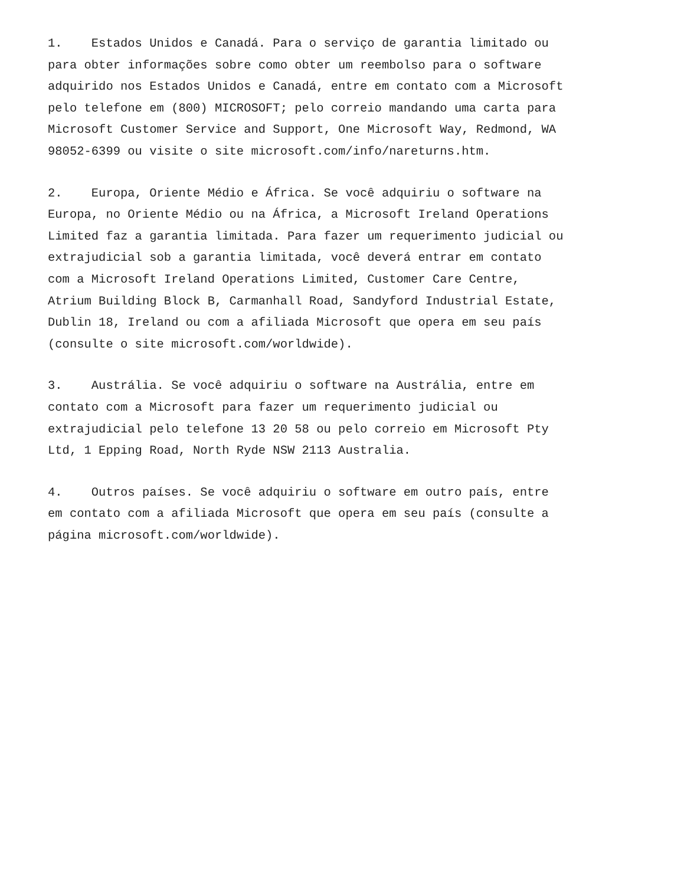1. Estados Unidos e Canadá. Para o serviço de garantia limitado ou para obter informações sobre como obter um reembolso para o software adquirido nos Estados Unidos e Canadá, entre em contato com a Microsoft pelo telefone em (800) MICROSOFT; pelo correio mandando uma carta para Microsoft Customer Service and Support, One Microsoft Way, Redmond, WA 98052-6399 ou visite o site microsoft.com/info/nareturns.htm.
2. Europa, Oriente Médio e África. Se você adquiriu o software na Europa, no Oriente Médio ou na África, a Microsoft Ireland Operations Limited faz a garantia limitada. Para fazer um requerimento judicial ou extrajudicial sob a garantia limitada, você deverá entrar em contato com a Microsoft Ireland Operations Limited, Customer Care Centre, Atrium Building Block B, Carmanhall Road, Sandyford Industrial Estate, Dublin 18, Ireland ou com a afiliada Microsoft que opera em seu país (consulte o site microsoft.com/worldwide).
3. Austrália. Se você adquiriu o software na Austrália, entre em contato com a Microsoft para fazer um requerimento judicial ou extrajudicial pelo telefone 13 20 58 ou pelo correio em Microsoft Pty Ltd, 1 Epping Road, North Ryde NSW 2113 Australia.
4. Outros países. Se você adquiriu o software em outro país, entre em contato com a afiliada Microsoft que opera em seu país (consulte a página microsoft.com/worldwide).